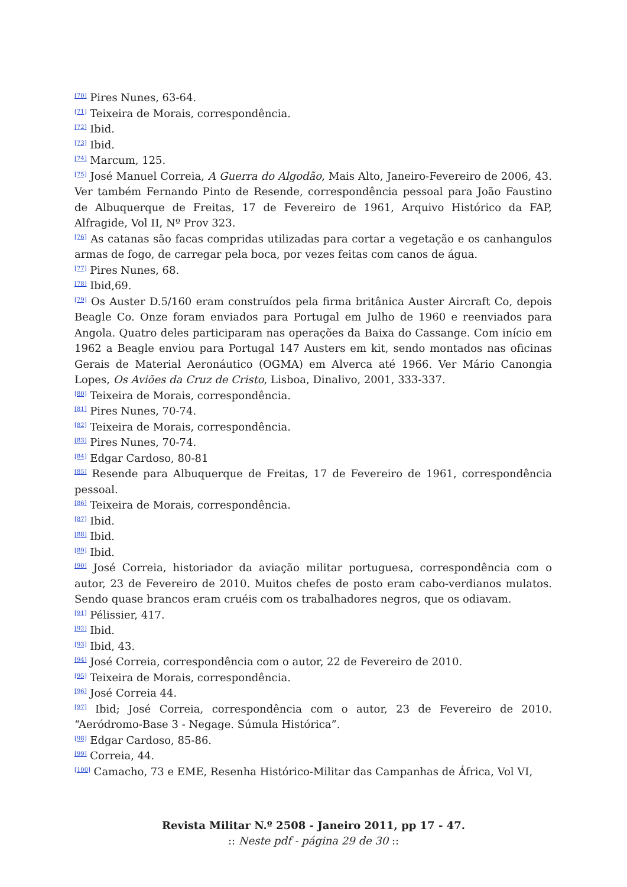<sup>[70]</sup> Pires Nunes, 63-64.
<sup>[71]</sup> Teixeira de Morais, correspondência.
<sup>[72]</sup> Ibid.
<sup>[73]</sup> Ibid.
<sup>[74]</sup> Marcum, 125.
<sup>[75]</sup> José Manuel Correia, A Guerra do Algodão, Mais Alto, Janeiro-Fevereiro de 2006, 43. Ver também Fernando Pinto de Resende, correspondência pessoal para João Faustino de Albuquerque de Freitas, 17 de Fevereiro de 1961, Arquivo Histórico da FAP, Alfragide, Vol II, Nº Prov 323.
<sup>[76]</sup> As catanas são facas compridas utilizadas para cortar a vegetação e os canhangulos armas de fogo, de carregar pela boca, por vezes feitas com canos de água.
<sup>[77]</sup> Pires Nunes, 68.
<sup>[78]</sup> Ibid,69.
<sup>[79]</sup> Os Auster D.5/160 eram construídos pela firma britânica Auster Aircraft Co, depois Beagle Co. Onze foram enviados para Portugal em Julho de 1960 e reenviados para Angola. Quatro deles participaram nas operações da Baixa do Cassange. Com início em 1962 a Beagle enviou para Portugal 147 Austers em kit, sendo montados nas oficinas Gerais de Material Aeronáutico (OGMA) em Alverca até 1966. Ver Mário Canongia Lopes, Os Aviões da Cruz de Cristo, Lisboa, Dinalivo, 2001, 333-337.
<sup>[80]</sup> Teixeira de Morais, correspondência.
<sup>[81]</sup> Pires Nunes, 70-74.
<sup>[82]</sup> Teixeira de Morais, correspondência.
<sup>[83]</sup> Pires Nunes, 70-74.
<sup>[84]</sup> Edgar Cardoso, 80-81
<sup>[85]</sup> Resende para Albuquerque de Freitas, 17 de Fevereiro de 1961, correspondência pessoal.
<sup>[86]</sup> Teixeira de Morais, correspondência.
<sup>[87]</sup> Ibid.
<sup>[88]</sup> Ibid.
<sup>[89]</sup> Ibid.
<sup>[90]</sup> José Correia, historiador da aviação militar portuguesa, correspondência com o autor, 23 de Fevereiro de 2010. Muitos chefes de posto eram cabo-verdianos mulatos. Sendo quase brancos eram cruéis com os trabalhadores negros, que os odiavam.
<sup>[91]</sup> Pélissier, 417.
<sup>[92]</sup> Ibid.
<sup>[93]</sup> Ibid, 43.
<sup>[94]</sup> José Correia, correspondência com o autor, 22 de Fevereiro de 2010.
<sup>[95]</sup> Teixeira de Morais, correspondência.
<sup>[96]</sup> José Correia 44.
<sup>[97]</sup> Ibid; José Correia, correspondência com o autor, 23 de Fevereiro de 2010. “Aeródromo-Base 3 - Negage. Súmula Histórica”.
<sup>[98]</sup> Edgar Cardoso, 85-86.
<sup>[99]</sup> Correia, 44.
<sup>[100]</sup> Camacho, 73 e EME, Resenha Histórico-Militar das Campanhas de África, Vol VI,
Revista Militar N.º 2508 - Janeiro 2011, pp 17 - 47.
:: Neste pdf - página 29 de 30 ::